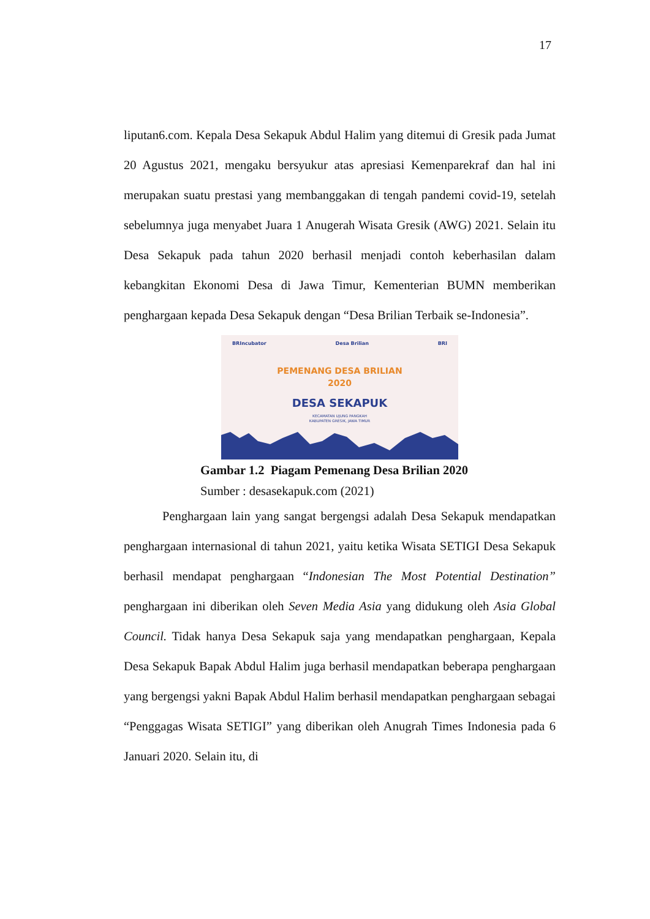17
liputan6.com. Kepala Desa Sekapuk Abdul Halim yang ditemui di Gresik pada Jumat 20 Agustus 2021, mengaku bersyukur atas apresiasi Kemenparekraf dan hal ini merupakan suatu prestasi yang membanggakan di tengah pandemi covid-19, setelah sebelumnya juga menyabet Juara 1 Anugerah Wisata Gresik (AWG) 2021. Selain itu Desa Sekapuk pada tahun 2020 berhasil menjadi contoh keberhasilan dalam kebangkitan Ekonomi Desa di Jawa Timur, Kementerian BUMN memberikan penghargaan kepada Desa Sekapuk dengan “Desa Brilian Terbaik se-Indonesia”.
BRIncubator Desa Brilian BRI
PEMENANG DESA BRILIAN
2020
DESA SEKAPUK
KECAMATAN UJUNG PANGKAH
KABUPATEN GRESIK, JAWA TIMUR
Gambar 1.2 Piagam Pemenang Desa Brilian 2020
Sumber : desasekapuk.com (2021)
Penghargaan lain yang sangat bergengsi adalah Desa Sekapuk mendapatkan penghargaan internasional di tahun 2021, yaitu ketika Wisata SETIGI Desa Sekapuk berhasil mendapat penghargaan “Indonesian The Most Potential Destination” penghargaan ini diberikan oleh Seven Media Asia yang didukung oleh Asia Global Council. Tidak hanya Desa Sekapuk saja yang mendapatkan penghargaan, Kepala Desa Sekapuk Bapak Abdul Halim juga berhasil mendapatkan beberapa penghargaan yang bergengsi yakni Bapak Abdul Halim berhasil mendapatkan penghargaan sebagai “Penggagas Wisata SETIGI” yang diberikan oleh Anugrah Times Indonesia pada 6 Januari 2020. Selain itu, di